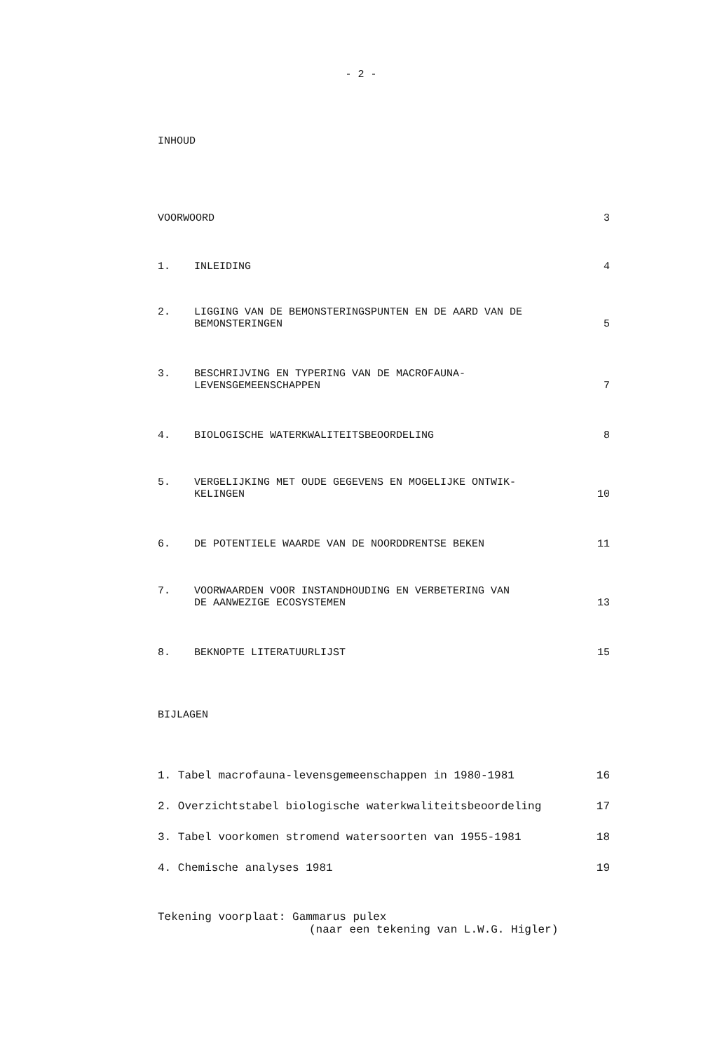- 2 -
INHOUD
VOORWOORD 3
1. INLEIDING 4
2. LIGGING VAN DE BEMONSTERINGSPUNTEN EN DE AARD VAN DE
BEMONSTERINGEN
5
3. BESCHRIJVING EN TYPERING VAN DE MACROFAUNA-
LEVENSGEMEENSCHAPPEN
7
4. BIOLOGISCHE WATERKWALITEITSBEOORDELING
8
5. VERGELIJKING MET OUDE GEGEVENS EN MOGELIJKE ONTWIK-
KELINGEN
10
6. DE POTENTIELE WAARDE VAN DE NOORDDRENTSE BEKEN
11
7. VOORWAARDEN VOOR INSTANDHOUDING EN VERBETERING VAN
DE AANWEZIGE ECOSYSTEMEN
13
8. BEKNOPTE LITERATUURLIJST 15
BIJLAGEN
1. Tabel macrofauna-levensgemeenschappen in 1980-1981
16
2. Overzichtstabel biologische waterkwaliteitsbeoordeling
17
3. Tabel voorkomen stromend watersoorten van 1955-1981
18
4. Chemische analyses 1981 19
Tekening voorplaat: Gammarus pulex
(naar een tekening van L.W.G. Higler)